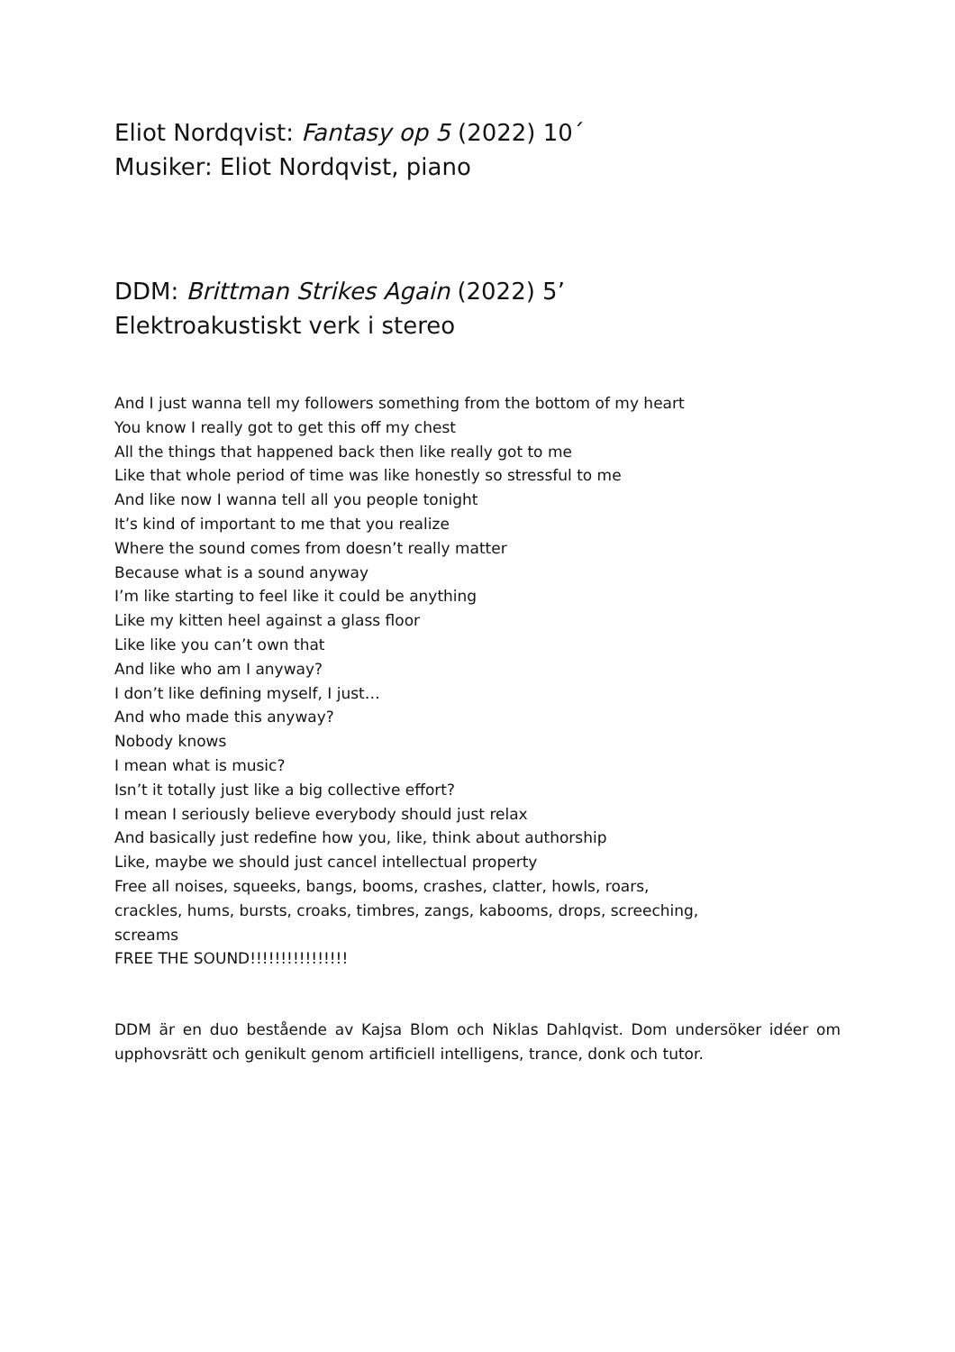Eliot Nordqvist: Fantasy op 5 (2022) 10´
Musiker: Eliot Nordqvist, piano
DDM: Brittman Strikes Again (2022) 5’
Elektroakustiskt verk i stereo
And I just wanna tell my followers something from the bottom of my heart
You know I really got to get this off my chest
All the things that happened back then like really got to me
Like that whole period of time was like honestly so stressful to me
And like now I wanna tell all you people tonight
It’s kind of important to me that you realize
Where the sound comes from doesn’t really matter
Because what is a sound anyway
I’m like starting to feel like it could be anything
Like my kitten heel against a glass floor
Like like you can’t own that
And like who am I anyway?
I don’t like defining myself, I just…
And who made this anyway?
Nobody knows
I mean what is music?
Isn’t it totally just like a big collective effort?
I mean I seriously believe everybody should just relax
And basically just redefine how you, like, think about authorship
Like, maybe we should just cancel intellectual property
Free all noises, squeeks, bangs, booms, crashes, clatter, howls, roars,
crackles, hums, bursts, croaks, timbres, zangs, kabooms, drops, screeching,
screams
FREE THE SOUND!!!!!!!!!!!!!!!!
DDM är en duo bestående av Kajsa Blom och Niklas Dahlqvist. Dom undersöker idéer om upphovsrätt och genikult genom artificiell intelligens, trance, donk och tutor.